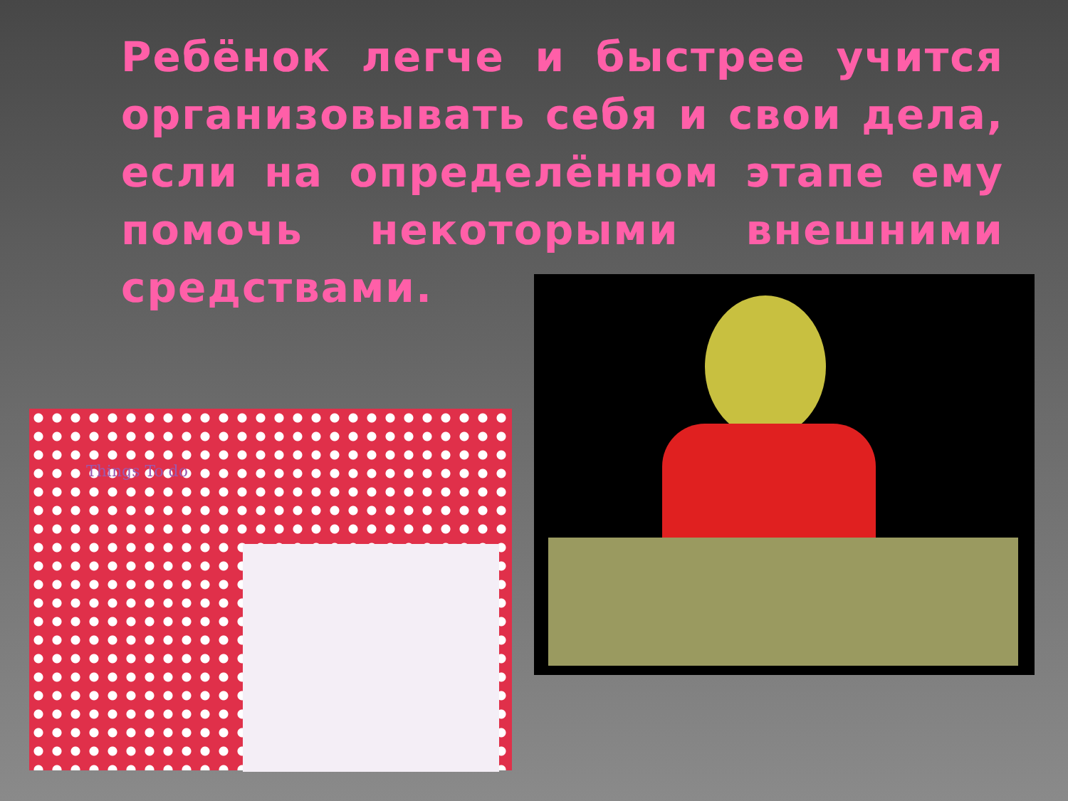Ребёнок легче и быстрее учится организовывать себя и свои дела, если на определённом этапе ему помочь некоторыми внешними средствами.
Things To do